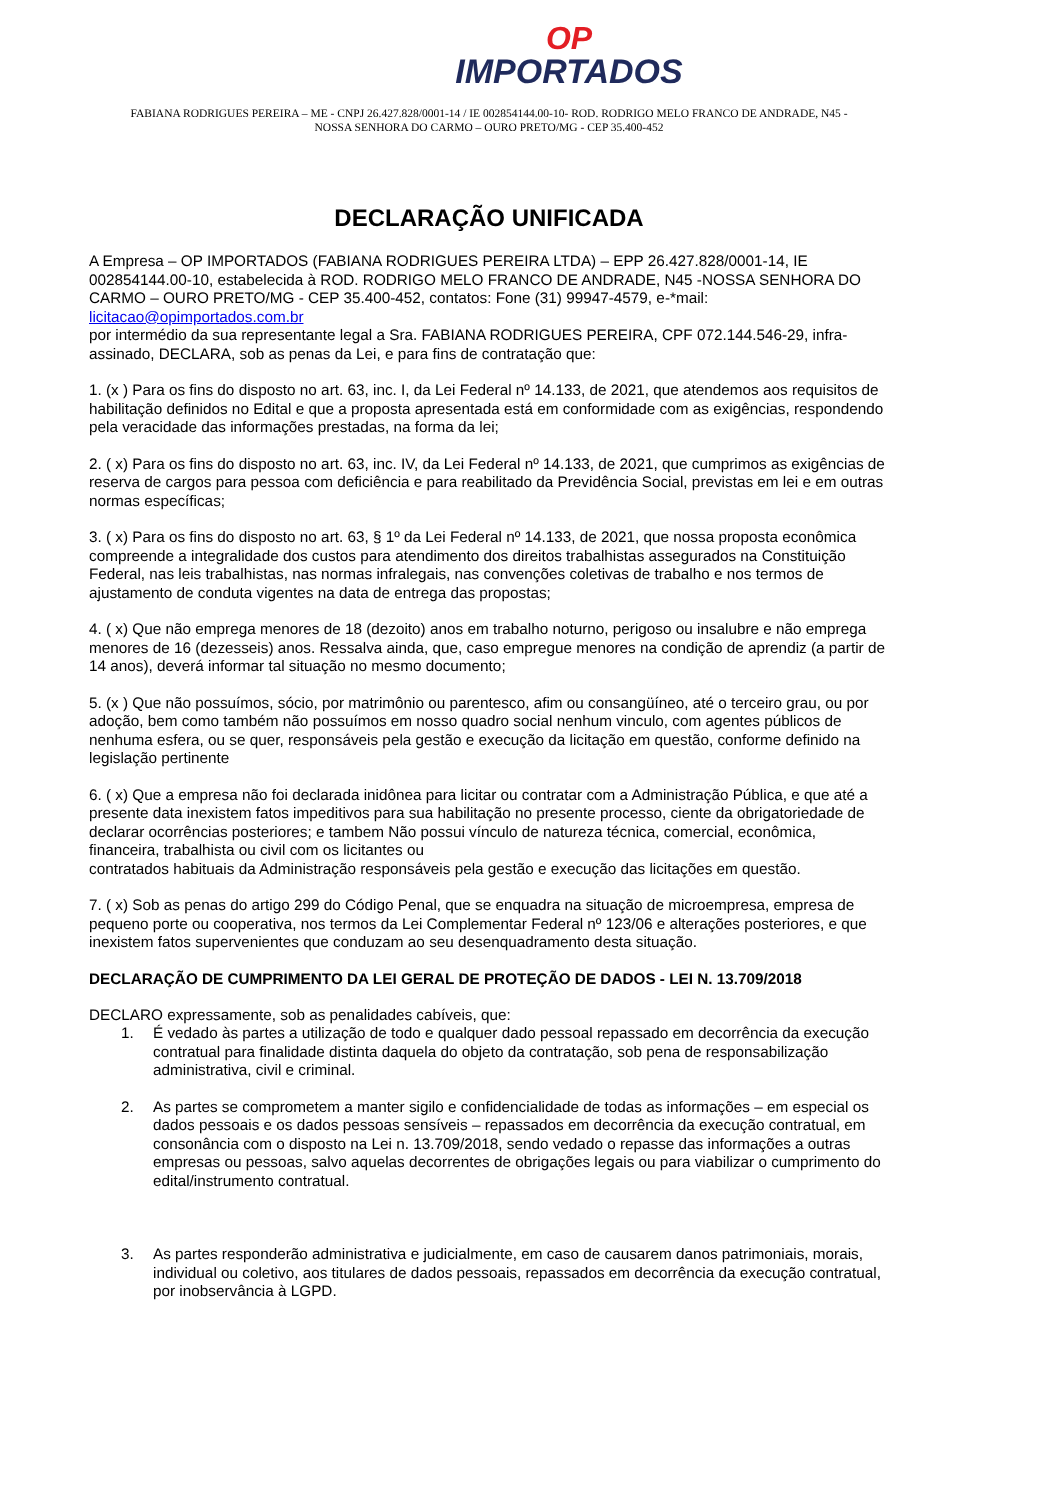OP
IMPORTADOS
FABIANA RODRIGUES PEREIRA – ME - CNPJ 26.427.828/0001-14 / IE 002854144.00-10- ROD. RODRIGO MELO FRANCO DE ANDRADE, N45 -
NOSSA SENHORA DO CARMO – OURO PRETO/MG - CEP 35.400-452
DECLARAÇÃO UNIFICADA
A Empresa – OP IMPORTADOS (FABIANA RODRIGUES PEREIRA LTDA) – EPP 26.427.828/0001-14, IE 002854144.00-10, estabelecida à ROD. RODRIGO MELO FRANCO DE ANDRADE, N45 -NOSSA SENHORA DO CARMO – OURO PRETO/MG - CEP 35.400-452, contatos: Fone (31) 99947-4579, e-*mail: licitacao@opimportados.com.br
por intermédio da sua representante legal a Sra. FABIANA RODRIGUES PEREIRA, CPF 072.144.546-29, infra-assinado, DECLARA, sob as penas da Lei, e para fins de contratação que:
1. (x ) Para os fins do disposto no art. 63, inc. I, da Lei Federal nº 14.133, de 2021, que atendemos aos requisitos de habilitação definidos no Edital e que a proposta apresentada está em conformidade com as exigências, respondendo pela veracidade das informações prestadas, na forma da lei;
2. ( x) Para os fins do disposto no art. 63, inc. IV, da Lei Federal nº 14.133, de 2021, que cumprimos as exigências de reserva de cargos para pessoa com deficiência e para reabilitado da Previdência Social, previstas em lei e em outras normas específicas;
3. ( x) Para os fins do disposto no art. 63, § 1º da Lei Federal nº 14.133, de 2021, que nossa proposta econômica compreende a integralidade dos custos para atendimento dos direitos trabalhistas assegurados na Constituição Federal, nas leis trabalhistas, nas normas infralegais, nas convenções coletivas de trabalho e nos termos de ajustamento de conduta vigentes na data de entrega das propostas;
4. ( x) Que não emprega menores de 18 (dezoito) anos em trabalho noturno, perigoso ou insalubre e não emprega menores de 16 (dezesseis) anos. Ressalva ainda, que, caso empregue menores na condição de aprendiz (a partir de 14 anos), deverá informar tal situação no mesmo documento;
5. (x ) Que não possuímos, sócio, por matrimônio ou parentesco, afim ou consangüíneo, até o terceiro grau, ou por adoção, bem como também não possuímos em nosso quadro social nenhum vinculo, com agentes públicos de nenhuma esfera, ou se quer, responsáveis pela gestão e execução da licitação em questão, conforme definido na legislação pertinente
6. ( x) Que a empresa não foi declarada inidônea para licitar ou contratar com a Administração Pública, e que até a presente data inexistem fatos impeditivos para sua habilitação no presente processo, ciente da obrigatoriedade de declarar ocorrências posteriores; e tambem Não possui vínculo de natureza técnica, comercial, econômica, financeira, trabalhista ou civil com os licitantes ou
contratados habituais da Administração responsáveis pela gestão e execução das licitações em questão.
7. ( x) Sob as penas do artigo 299 do Código Penal, que se enquadra na situação de microempresa, empresa de pequeno porte ou cooperativa, nos termos da Lei Complementar Federal nº 123/06 e alterações posteriores, e que inexistem fatos supervenientes que conduzam ao seu desenquadramento desta situação.
DECLARAÇÃO DE CUMPRIMENTO DA LEI GERAL DE PROTEÇÃO DE DADOS - LEI N. 13.709/2018
DECLARO expressamente, sob as penalidades cabíveis, que:
1. É vedado às partes a utilização de todo e qualquer dado pessoal repassado em decorrência da execução contratual para finalidade distinta daquela do objeto da contratação, sob pena de responsabilização administrativa, civil e criminal.
2. As partes se comprometem a manter sigilo e confidencialidade de todas as informações – em especial os dados pessoais e os dados pessoas sensíveis – repassados em decorrência da execução contratual, em consonância com o disposto na Lei n. 13.709/2018, sendo vedado o repasse das informações a outras empresas ou pessoas, salvo aquelas decorrentes de obrigações legais ou para viabilizar o cumprimento do edital/instrumento contratual.
3. As partes responderão administrativa e judicialmente, em caso de causarem danos patrimoniais, morais, individual ou coletivo, aos titulares de dados pessoais, repassados em decorrência da execução contratual, por inobservância à LGPD.